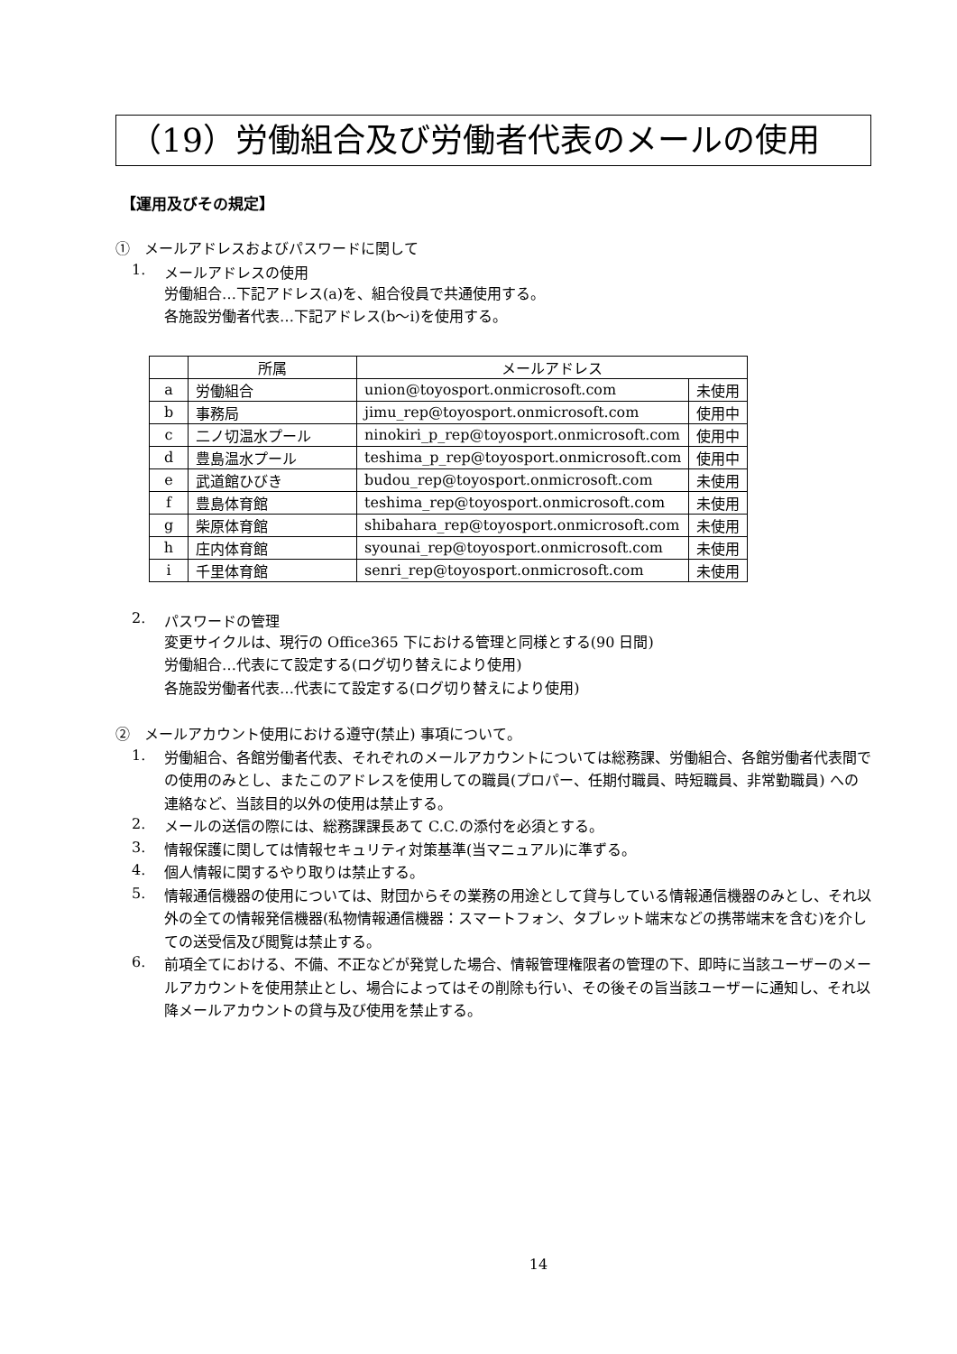（19）労働組合及び労働者代表のメールの使用
【運用及びその規定】
①　メールアドレスおよびパスワードに関して
1. メールアドレスの使用
労働組合…下記アドレス(a)を、組合役員で共通使用する。
各施設労働者代表…下記アドレス(b～i)を使用する。
| | 所属 | メールアドレス | |
| --- | --- | --- | --- |
| a | 労働組合 | union@toyosport.onmicrosoft.com | 未使用 |
| b | 事務局 | jimu_rep@toyosport.onmicrosoft.com | 使用中 |
| c | 二ノ切温水プール | ninokiri_p_rep@toyosport.onmicrosoft.com | 使用中 |
| d | 豊島温水プール | teshima_p_rep@toyosport.onmicrosoft.com | 使用中 |
| e | 武道館ひびき | budou_rep@toyosport.onmicrosoft.com | 未使用 |
| f | 豊島体育館 | teshima_rep@toyosport.onmicrosoft.com | 未使用 |
| g | 柴原体育館 | shibahara_rep@toyosport.onmicrosoft.com | 未使用 |
| h | 庄内体育館 | syounai_rep@toyosport.onmicrosoft.com | 未使用 |
| i | 千里体育館 | senri_rep@toyosport.onmicrosoft.com | 未使用 |
2. パスワードの管理
変更サイクルは、現行の Office365 下における管理と同様とする(90 日間)
労働組合…代表にて設定する(ログ切り替えにより使用)
各施設労働者代表…代表にて設定する(ログ切り替えにより使用)
②　メールアカウント使用における遵守(禁止) 事項について。
1.
労働組合、各館労働者代表、それぞれのメールアカウントについては総務課、労働組合、各館労働者代表間での使用のみとし、またこのアドレスを使用しての職員(プロパー、任期付職員、時短職員、非常勤職員) への連絡など、当該目的以外の使用は禁止する。
2.
メールの送信の際には、総務課課長あて C.C.の添付を必須とする。
3.
情報保護に関しては情報セキュリティ対策基準(当マニュアル)に準ずる。
4.
個人情報に関するやり取りは禁止する。
5.
情報通信機器の使用については、財団からその業務の用途として貸与している情報通信機器のみとし、それ以外の全ての情報発信機器(私物情報通信機器：スマートフォン、タブレット端末などの携帯端末を含む)を介しての送受信及び閲覧は禁止する。
6.
前項全てにおける、不備、不正などが発覚した場合、情報管理権限者の管理の下、即時に当該ユーザーのメールアカウントを使用禁止とし、場合によってはその削除も行い、その後その旨当該ユーザーに通知し、それ以降メールアカウントの貸与及び使用を禁止する。
14